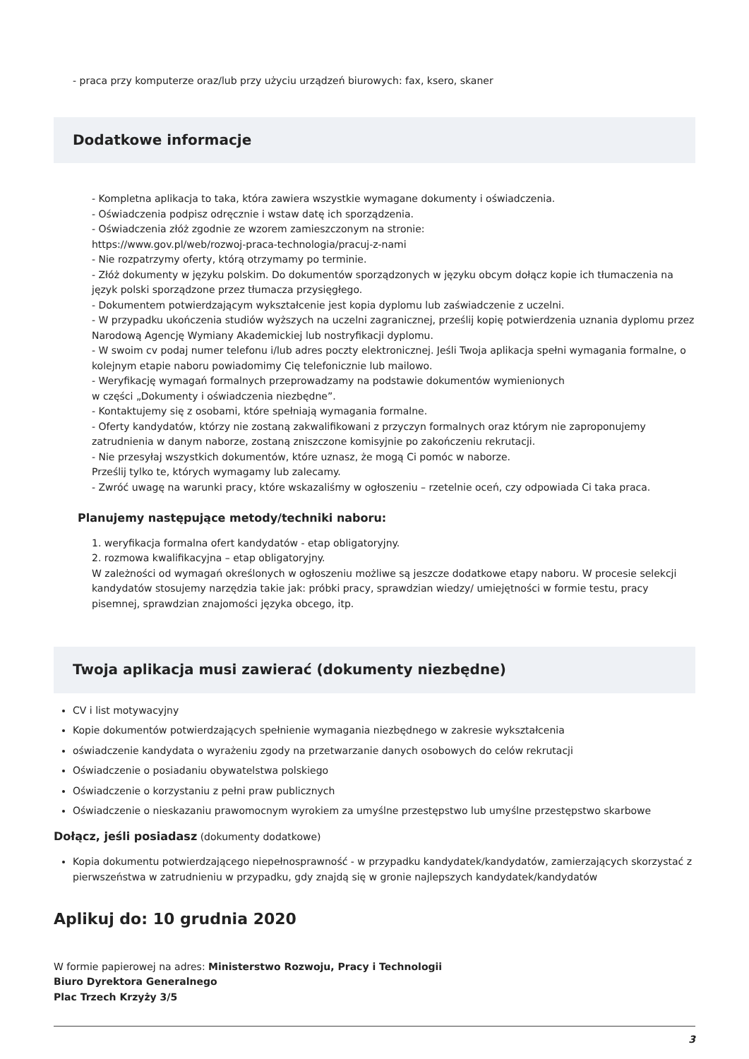- praca przy komputerze oraz/lub przy użyciu urządzeń biurowych: fax, ksero, skaner
Dodatkowe informacje
- Kompletna aplikacja to taka, która zawiera wszystkie wymagane dokumenty i oświadczenia.
- Oświadczenia podpisz odręcznie i wstaw datę ich sporządzenia.
- Oświadczenia złóż zgodnie ze wzorem zamieszczonym na stronie:
https://www.gov.pl/web/rozwoj-praca-technologia/pracuj-z-nami
- Nie rozpatrzymy oferty, którą otrzymamy po terminie.
- Złóż dokumenty w języku polskim. Do dokumentów sporządzonych w języku obcym dołącz kopie ich tłumaczenia na język polski sporządzone przez tłumacza przysięgłego.
- Dokumentem potwierdzającym wykształcenie jest kopia dyplomu lub zaświadczenie z uczelni.
- W przypadku ukończenia studiów wyższych na uczelni zagranicznej, prześlij kopię potwierdzenia uznania dyplomu przez Narodową Agencję Wymiany Akademickiej lub nostryfikacji dyplomu.
- W swoim cv podaj numer telefonu i/lub adres poczty elektronicznej. Jeśli Twoja aplikacja spełni wymagania formalne, o kolejnym etapie naboru powiadomimy Cię telefonicznie lub mailowo.
- Weryfikację wymagań formalnych przeprowadzamy na podstawie dokumentów wymienionych
w części „Dokumenty i oświadczenia niezbędne”.
- Kontaktujemy się z osobami, które spełniają wymagania formalne.
- Oferty kandydatów, którzy nie zostaną zakwalifikowani z przyczyn formalnych oraz którym nie zaproponujemy zatrudnienia w danym naborze, zostaną zniszczone komisyjnie po zakończeniu rekrutacji.
- Nie przesyłaj wszystkich dokumentów, które uznasz, że mogą Ci pomóc w naborze.
Prześlij tylko te, których wymagamy lub zalecamy.
- Zwróć uwagę na warunki pracy, które wskazaliśmy w ogłoszeniu – rzetelnie oceń, czy odpowiada Ci taka praca.
Planujemy następujące metody/techniki naboru:
1. weryfikacja formalna ofert kandydatów - etap obligatoryjny.
2. rozmowa kwalifikacyjna – etap obligatoryjny.
W zależności od wymagań określonych w ogłoszeniu możliwe są jeszcze dodatkowe etapy naboru. W procesie selekcji kandydatów stosujemy narzędzia takie jak: próbki pracy, sprawdzian wiedzy/ umiejętności w formie testu, pracy pisemnej, sprawdzian znajomości języka obcego, itp.
Twoja aplikacja musi zawierać (dokumenty niezbędne)
CV i list motywacyjny
Kopie dokumentów potwierdzających spełnienie wymagania niezbędnego w zakresie wykształcenia
oświadczenie kandydata o wyrażeniu zgody na przetwarzanie danych osobowych do celów rekrutacji
Oświadczenie o posiadaniu obywatelstwa polskiego
Oświadczenie o korzystaniu z pełni praw publicznych
Oświadczenie o nieskazaniu prawomocnym wyrokiem za umyślne przestępstwo lub umyślne przestępstwo skarbowe
Dołącz, jeśli posiadasz (dokumenty dodatkowe)
Kopia dokumentu potwierdzającego niepełnosprawność - w przypadku kandydatek/kandydatów, zamierzających skorzystać z pierwszeństwa w zatrudnieniu w przypadku, gdy znajdą się w gronie najlepszych kandydatek/kandydatów
Aplikuj do: 10 grudnia 2020
W formie papierowej na adres: Ministerstwo Rozwoju, Pracy i Technologii
Biuro Dyrektora Generalnego
Plac Trzech Krzyży 3/5
3